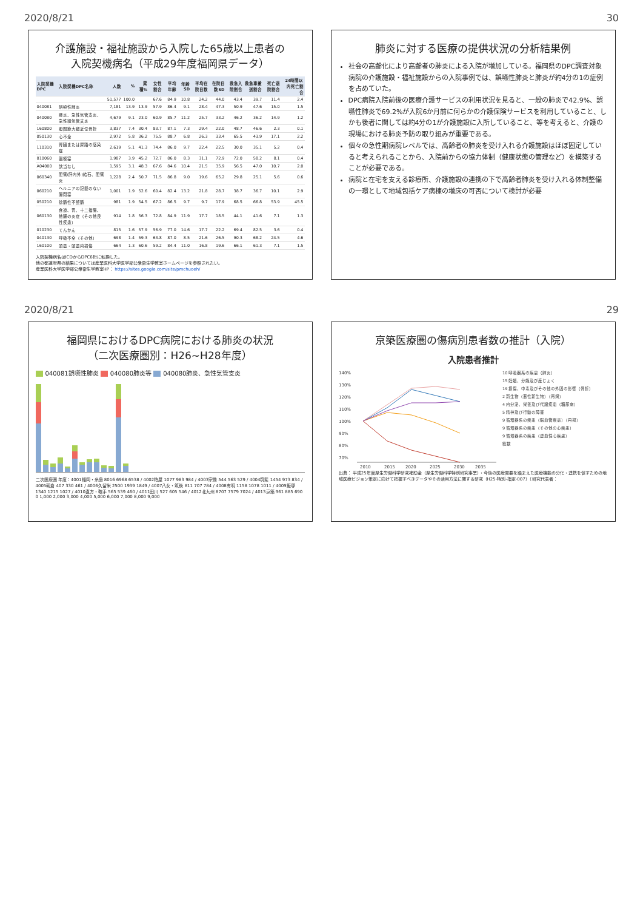2020/8/21 30
介護施設・福祉施設から入院した65歳以上患者の
入院契機病名（平成29年度福岡県データ）
| 入院契機DPC | 入院契機DPC名称 | 人数 | % | 累積% | 女性割合 | 平均年齢 | 年齢SD | 平均在院日数 | 在院日数SD | 救急入院割合 | 救急車搬送割合 | 死亡退院割合 | 24時間以内死亡割合 |
| --- | --- | --- | --- | --- | --- | --- | --- | --- | --- | --- | --- | --- | --- |
| | | 51,577 | 100.0 | | 67.6 | 84.9 | 10.8 | 24.2 | 44.0 | 43.4 | 39.7 | 11.4 | 2.4 |
| 040081 | 誤嚥性肺炎 | 7,181 | 13.9 | 13.9 | 57.9 | 86.4 | 9.1 | 28.4 | 47.3 | 50.9 | 47.6 | 15.0 | 1.5 |
| 040080 | 肺炎、急性気管支炎、急性細気管支炎 | 4,679 | 9.1 | 23.0 | 60.9 | 85.7 | 11.2 | 25.7 | 33.2 | 46.2 | 36.2 | 14.9 | 1.2 |
| 160800 | 股関節大腿近位骨折 | 3,837 | 7.4 | 30.4 | 83.7 | 87.1 | 7.3 | 29.4 | 22.0 | 48.7 | 46.6 | 2.3 | 0.1 |
| 050130 | 心不全 | 2,972 | 5.8 | 36.2 | 75.5 | 88.7 | 6.8 | 26.3 | 33.4 | 65.5 | 43.9 | 17.1 | 2.2 |
| 110310 | 腎臓または尿路の感染症 | 2,619 | 5.1 | 41.3 | 74.4 | 86.0 | 9.7 | 22.4 | 22.5 | 30.0 | 35.1 | 5.2 | 0.4 |
| 010060 | 脳梗塞 | 1,987 | 3.9 | 45.2 | 72.7 | 86.0 | 8.3 | 31.1 | 72.9 | 72.0 | 58.2 | 8.1 | 0.4 |
| A04000 | 該当なし | 1,595 | 3.1 | 48.3 | 67.6 | 84.6 | 10.4 | 21.5 | 35.9 | 56.5 | 47.0 | 10.7 | 2.0 |
| 060340 | 胆管(肝内外)結石、胆管炎 | 1,228 | 2.4 | 50.7 | 71.5 | 86.8 | 9.0 | 19.6 | 65.2 | 29.8 | 25.1 | 5.6 | 0.6 |
| 060210 | ヘルニアの記載のない腸閉塞 | 1,001 | 1.9 | 52.6 | 60.4 | 82.4 | 13.2 | 21.8 | 28.7 | 38.7 | 36.7 | 10.1 | 2.9 |
| 050210 | 徐脈性不整脈 | 981 | 1.9 | 54.5 | 67.2 | 86.5 | 9.7 | 9.7 | 17.9 | 68.5 | 66.8 | 53.9 | 45.5 |
| 060130 | 食道、胃、十二指腸、他腸の炎症（その他良性疾患） | 914 | 1.8 | 56.3 | 72.8 | 84.9 | 11.9 | 17.7 | 18.5 | 44.1 | 41.6 | 7.1 | 1.3 |
| 010230 | てんかん | 815 | 1.6 | 57.9 | 56.9 | 77.0 | 14.6 | 17.7 | 22.2 | 69.4 | 82.5 | 3.6 | 0.4 |
| 040130 | 呼吸不全（その他） | 698 | 1.4 | 59.3 | 63.8 | 87.0 | 8.5 | 21.6 | 26.5 | 90.3 | 68.2 | 24.5 | 4.6 |
| 160100 | 頭蓋・頭蓋内損傷 | 664 | 1.3 | 60.6 | 59.2 | 84.4 | 11.0 | 16.8 | 19.6 | 66.1 | 61.3 | 7.1 | 1.5 |
入院契機病名はICDからDPC6桁に転換した。
他の都道府県の結果については産業医科大学医学部公衆衛生学教室ホームページを参照されたい。
産業医科大学医学部公衆衛生学教室HP： https://sites.google.com/site/pmchuoeh/
肺炎に対する医療の提供状況の分析結果例
社会の高齢化により高齢者の肺炎による入院が増加している。福岡県のDPC調査対象病院の介護施設・福祉施設からの入院事例では、誤嚥性肺炎と肺炎が約4分の1の症例を占めていた。
DPC病院入院前後の医療介護サービスの利用状況を見ると、一般の肺炎で42.9%、誤嚥性肺炎で69.2%が入院6か月前に何らかの介護保険サービスを利用していること、しかも後者に関しては約4分の1が介護施設に入所していること、等を考えると、介護の現場における肺炎予防の取り組みが重要である。
個々の急性期病院レベルでは、高齢者の肺炎を受け入れる介護施設はほぼ固定していると考えられることから、入院前からの協力体制（健康状態の管理など）を構築することが必要である。
病院と在宅を支える診療所、介護施設の連携の下で高齢者肺炎を受け入れる体制整備の一環として地域包括ケア病棟の増床の可否について検討が必要
2020/8/21 29
福岡県におけるDPC病院における肺炎の状況
（二次医療圏別：H26~H28年度）
040081誤嚥性肺炎 040080肺炎等 040080肺炎、急性気管支炎
二次医療圏 年度：4001福岡・糸島 8016 6968 6538 / 4002粕屋 1077 983 984 / 4003宗像 544 563 529 / 4004筑紫 1454 973 834 / 4005朝倉 407 330 461 / 4006久留米 2500 1939 1849 / 4007八女・筑後 811 707 784 / 4008有明 1158 1078 1011 / 4009飯塚 1340 1215 1027 / 4010直方・鞍手 565 539 460 / 4011田川 527 605 546 / 4012北九州 8707 7579 7024 / 4013京築 961 885 690
0 1,000 2,000 3,000 4,000 5,000 6,000 7,000 8,000 9,000
京築医療圏の傷病別患者数の推計（入院）
入院患者推計
140%
130%
120%
110%
100%
90%
80%
70%
2010
2015
2020
2025
2030
2035
10 呼吸器系の疾患（肺炎）
15 妊娠、分娩及び産じょく
19 損傷、中毒及びその他の外因の影響（骨折）
2 新生物（悪性新生物）（再掲）
4 内分泌、栄養及び代謝疾患（糖尿病）
5 精神及び行動の障害
9 循環器系の疾患（脳血管疾患）（再掲）
9 循環器系の疾患（その他の心疾患）
9 循環器系の疾患（虚血性心疾患）
総数
出典： 平成25年度厚生労働科学研究補助金（厚生労働科学特別研究事業）・今後の医療需要を踏まえた医療機能の分化・連携を促すための地域医療ビジョン策定に向けて把握すべきデータやその活用方法に関する研究（H25-特別-指定-007）（研究代表者：